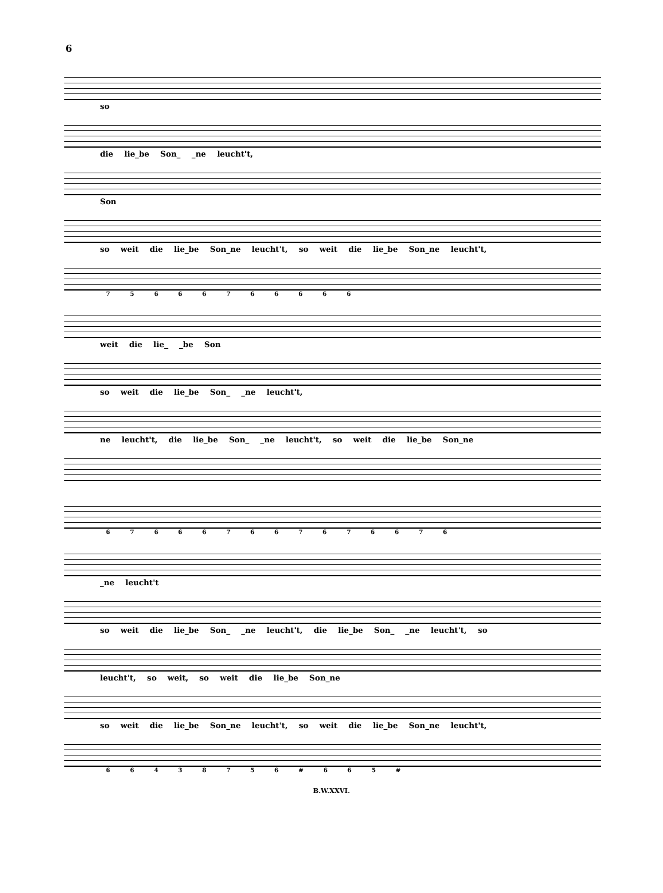6
so
die lie_be Son_ _ne leucht't,
Son
so weit die lie_be Son_ne leucht't, so weit die lie_be Son_ne leucht't,
7 5 6 6 6 7 6 6 6 6 6
weit die lie_ _be Son
so weit die lie_be Son_ _ne leucht't,
ne leucht't, die lie_be Son_ _ne leucht't, so weit die lie_be Son_ne
6 7 6 6 6 7 6 6 7 6 7 6 6 7 6
_ne leucht't
so weit die lie_be Son_ _ne leucht't, die lie_be Son_ _ne leucht't, so
leucht't, so weit, so weit die lie_be Son_ne
so weit die lie_be Son_ne leucht't, so weit die lie_be Son_ne leucht't,
6 6 4 3 8 7 5 6 # 6 6 5 #
B.W.XXVI.